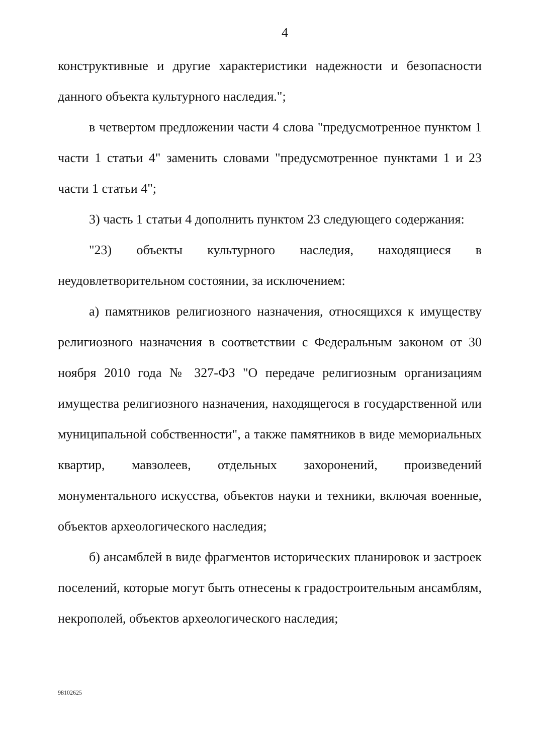4
конструктивные и другие характеристики надежности и безопасности данного объекта культурного наследия.";
в четвертом предложении части 4 слова "предусмотренное пунктом 1 части 1 статьи 4" заменить словами "предусмотренное пунктами 1 и 23 части 1 статьи 4";
3) часть 1 статьи 4 дополнить пунктом 23 следующего содержания:
"23) объекты культурного наследия, находящиеся в неудовлетворительном состоянии, за исключением:
а) памятников религиозного назначения, относящихся к имуществу религиозного назначения в соответствии с Федеральным законом от 30 ноября 2010 года № 327-ФЗ "О передаче религиозным организациям имущества религиозного назначения, находящегося в государственной или муниципальной собственности", а также памятников в виде мемориальных квартир, мавзолеев, отдельных захоронений, произведений монументального искусства, объектов науки и техники, включая военные, объектов археологического наследия;
б) ансамблей в виде фрагментов исторических планировок и застроек поселений, которые могут быть отнесены к градостроительным ансамблям, некрополей, объектов археологического наследия;
98102625